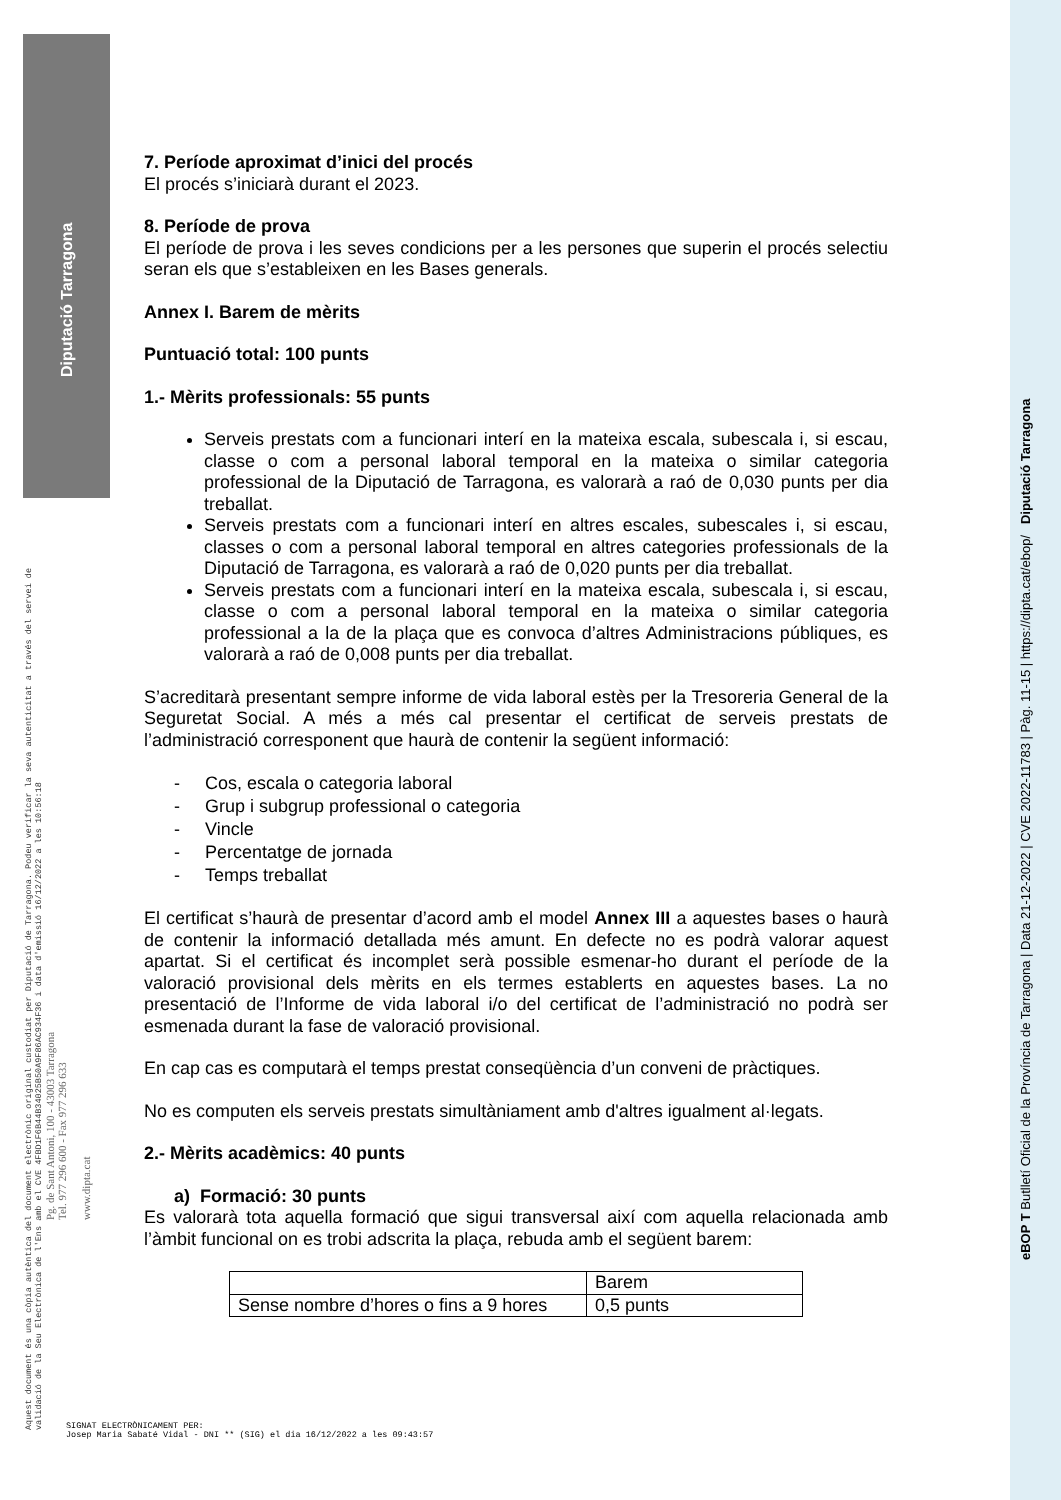Diputació Tarragona
Aquest document és una còpia autèntica del document electrònic original custodiat per Diputació de Tarragona. Podeu verificar la seva autenticitat a través del servei de validació de la Seu Electrònica de l'Ens amb el CVE 4FBD1F6B44B34025B50A9F86AC934F36 i data d'emissió 16/12/2022 a les 10:56:18
Pg. de Sant Antoni, 100 - 43003 Tarragona
Tel. 977 296 600 - Fax 977 296 633
www.dipta.cat
eBOP T Butlletí Oficial de la Província de Tarragona | Data 21-12-2022 | CVE 2022-11783 | Pàg. 11-15 | https://dipta.cat/ebop/ Diputació Tarragona
7. Període aproximat d’inici del procés
El procés s’iniciarà durant el 2023.
8. Període de prova
El període de prova i les seves condicions per a les persones que superin el procés selectiu seran els que s’estableixen en les Bases generals.
Annex I. Barem de mèrits
Puntuació total: 100 punts
1.- Mèrits professionals: 55 punts
Serveis prestats com a funcionari interí en la mateixa escala, subescala i, si escau, classe o com a personal laboral temporal en la mateixa o similar categoria professional de la Diputació de Tarragona, es valorarà a raó de 0,030 punts per dia treballat.
Serveis prestats com a funcionari interí en altres escales, subescales i, si escau, classes o com a personal laboral temporal en altres categories professionals de la Diputació de Tarragona, es valorarà a raó de 0,020 punts per dia treballat.
Serveis prestats com a funcionari interí en la mateixa escala, subescala i, si escau, classe o com a personal laboral temporal en la mateixa o similar categoria professional a la de la plaça que es convoca d’altres Administracions públiques, es valorarà a raó de 0,008 punts per dia treballat.
S’acreditarà presentant sempre informe de vida laboral estès per la Tresoreria General de la Seguretat Social. A més a més cal presentar el certificat de serveis prestats de l’administració corresponent que haurà de contenir la següent informació:
- Cos, escala o categoria laboral
- Grup i subgrup professional o categoria
- Vincle
- Percentatge de jornada
- Temps treballat
El certificat s’haurà de presentar d’acord amb el model Annex III a aquestes bases o haurà de contenir la informació detallada més amunt. En defecte no es podrà valorar aquest apartat. Si el certificat és incomplet serà possible esmenar-ho durant el període de la valoració provisional dels mèrits en els termes establerts en aquestes bases. La no presentació de l’Informe de vida laboral i/o del certificat de l’administració no podrà ser esmenada durant la fase de valoració provisional.
En cap cas es computarà el temps prestat conseqüència d’un conveni de pràctiques.
No es computen els serveis prestats simultàniament amb d'altres igualment al·legats.
2.- Mèrits acadèmics: 40 punts
a) Formació: 30 punts
Es valorarà tota aquella formació que sigui transversal així com aquella relacionada amb l’àmbit funcional on es trobi adscrita la plaça, rebuda amb el següent barem:
| | Barem |
| Sense nombre d’hores o fins a 9 hores | 0,5 punts |
SIGNAT ELECTRÒNICAMENT PER:
Josep Maria Sabaté Vidal - DNI ** (SIG) el dia 16/12/2022 a les 09:43:57